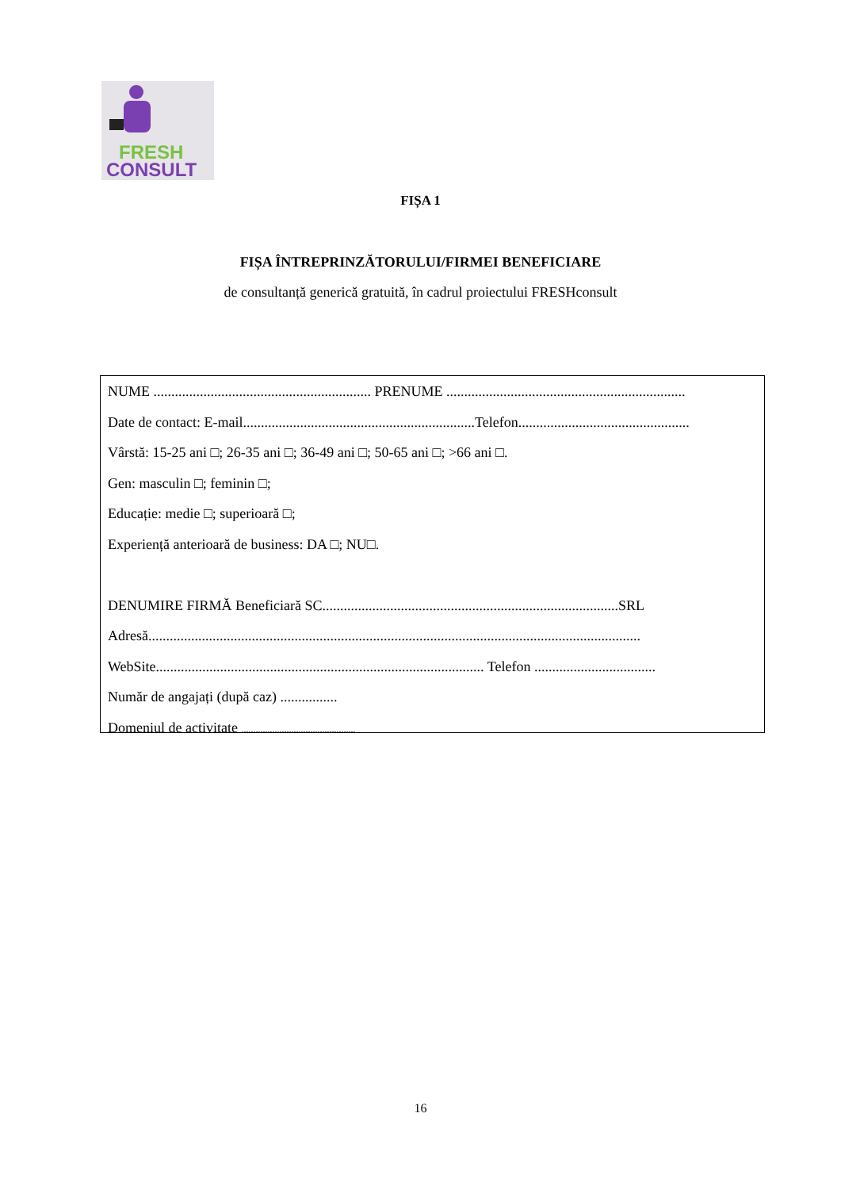FRESH
CONSULT
FIȘA 1
FIȘA ÎNTREPRINZĂTORULUI/FIRMEI BENEFICIARE
de consultanță generică gratuită, în cadrul proiectului FRESHconsult
NUME ............................................................. PRENUME ...................................................................
Date de contact: E-mail.................................................................Telefon................................................
Vârstă: 15-25 ani □; 26-35 ani □; 36-49 ani □; 50-65 ani □; >66 ani □.
Gen: masculin □; feminin □;
Educație: medie □; superioară □;
Experiență anterioară de business: DA □; NU□.
DENUMIRE FIRMĂ Beneficiară SC...................................................................................SRL
Adresă..........................................................................................................................................
WebSite............................................................................................ Telefon ..................................
Număr de angajați (după caz) ................
Domeniul de activitate ................................................
16